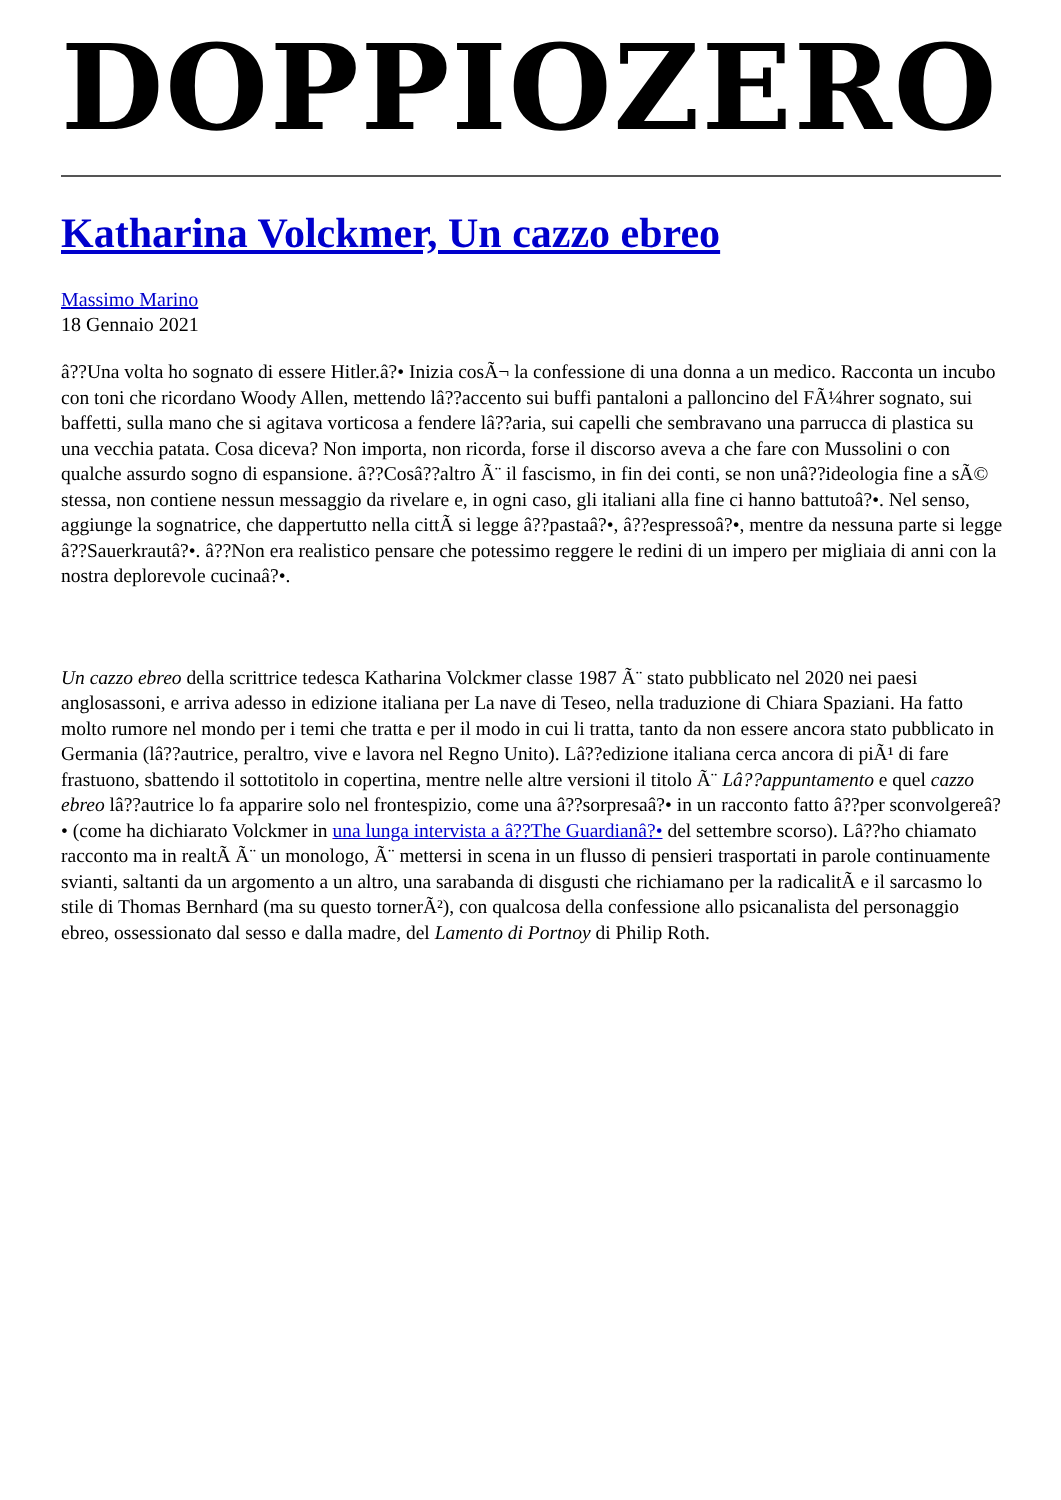DOPPIOZERO
Katharina Volckmer, Un cazzo ebreo
Massimo Marino
18 Gennaio 2021
â??Una volta ho sognato di essere Hitler.â?• Inizia cosÃ¬ la confessione di una donna a un medico. Racconta un incubo con toni che ricordano Woody Allen, mettendo lâ??accento sui buffi pantaloni a palloncino del FÃ¼hrer sognato, sui baffetti, sulla mano che si agitava vorticosa a fendere lâ??aria, sui capelli che sembravano una parrucca di plastica su una vecchia patata. Cosa diceva? Non importa, non ricorda, forse il discorso aveva a che fare con Mussolini o con qualche assurdo sogno di espansione. â??Cosâ??altro Ã¨ il fascismo, in fin dei conti, se non unâ??ideologia fine a sÃ© stessa, non contiene nessun messaggio da rivelare e, in ogni caso, gli italiani alla fine ci hanno battutoâ?•. Nel senso, aggiunge la sognatrice, che dappertutto nella cittÃ si legge â??pastaâ?•, â??espressoâ?•, mentre da nessuna parte si legge â??Sauerkrautâ?•. â??Non era realistico pensare che potessimo reggere le redini di un impero per migliaia di anni con la nostra deplorevole cucinaâ?•.
Un cazzo ebreo della scrittrice tedesca Katharina Volckmer classe 1987 Ã¨ stato pubblicato nel 2020 nei paesi anglosassoni, e arriva adesso in edizione italiana per La nave di Teseo, nella traduzione di Chiara Spaziani. Ha fatto molto rumore nel mondo per i temi che tratta e per il modo in cui li tratta, tanto da non essere ancora stato pubblicato in Germania (lâ??autrice, peraltro, vive e lavora nel Regno Unito). Lâ??edizione italiana cerca ancora di piÃ¹ di fare frastuono, sbattendo il sottotitolo in copertina, mentre nelle altre versioni il titolo Ã¨ Lâ??appuntamento e quel cazzo ebreo lâ??autrice lo fa apparire solo nel frontespizio, come una â??sorpresaâ?• in un racconto fatto â??per sconvolgereâ?• (come ha dichiarato Volckmer in una lunga intervista a â??The Guardianâ?• del settembre scorso). Lâ??ho chiamato racconto ma in realtÃ Ã¨ un monologo, Ã¨ mettersi in scena in un flusso di pensieri trasportati in parole continuamente svianti, saltanti da un argomento a un altro, una sarabanda di disgusti che richiamano per la radicalitÃ e il sarcasmo lo stile di Thomas Bernhard (ma su questo tornerÃ²), con qualcosa della confessione allo psicanalista del personaggio ebreo, ossessionato dal sesso e dalla madre, del Lamento di Portnoy di Philip Roth.